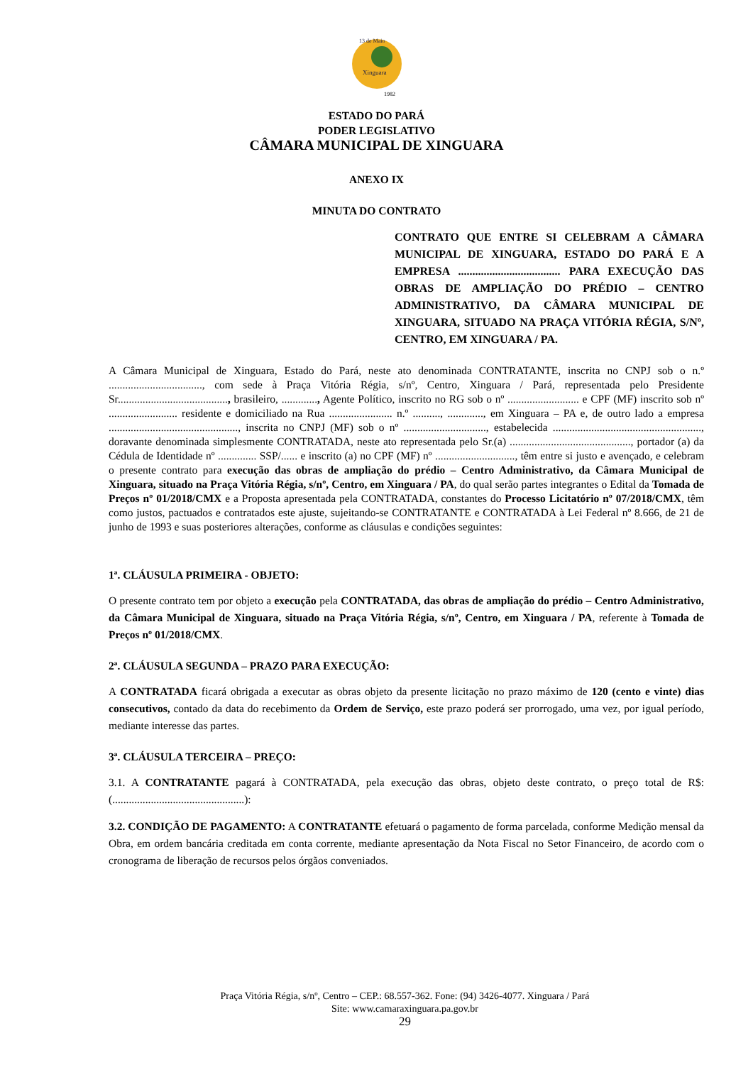13 de Maio
Xinguara
1982
ESTADO DO PARÁ
PODER LEGISLATIVO
CÂMARA MUNICIPAL DE XINGUARA
ANEXO IX
MINUTA DO CONTRATO
CONTRATO QUE ENTRE SI CELEBRAM A CÂMARA MUNICIPAL DE XINGUARA, ESTADO DO PARÁ E A EMPRESA .................................... PARA EXECUÇÃO DAS OBRAS DE AMPLIAÇÃO DO PRÉDIO – CENTRO ADMINISTRATIVO, DA CÂMARA MUNICIPAL DE XINGUARA, SITUADO NA PRAÇA VITÓRIA RÉGIA, S/Nº, CENTRO, EM XINGUARA / PA.
A Câmara Municipal de Xinguara, Estado do Pará, neste ato denominada CONTRATANTE, inscrita no CNPJ sob o n.º .................................., com sede à Praça Vitória Régia, s/nº, Centro, Xinguara / Pará, representada pelo Presidente Sr........................................, brasileiro, ............., Agente Político, inscrito no RG sob o nº .......................... e CPF (MF) inscrito sob nº ......................... residente e domiciliado na Rua ....................... n.º .........., ............., em Xinguara – PA e, de outro lado a empresa ..............................................., inscrita no CNPJ (MF) sob o nº .............................., estabelecida ......................................................, doravante denominada simplesmente CONTRATADA, neste ato representada pelo Sr.(a) ............................................, portador (a) da Cédula de Identidade nº .............. SSP/...... e inscrito (a) no CPF (MF) nº ............................., têm entre si justo e avençado, e celebram o presente contrato para execução das obras de ampliação do prédio – Centro Administrativo, da Câmara Municipal de Xinguara, situado na Praça Vitória Régia, s/nº, Centro, em Xinguara / PA, do qual serão partes integrantes o Edital da Tomada de Preços nº 01/2018/CMX e a Proposta apresentada pela CONTRATADA, constantes do Processo Licitatório nº 07/2018/CMX, têm como justos, pactuados e contratados este ajuste, sujeitando-se CONTRATANTE e CONTRATADA à Lei Federal nº 8.666, de 21 de junho de 1993 e suas posteriores alterações, conforme as cláusulas e condições seguintes:
1ª. CLÁUSULA PRIMEIRA - OBJETO:
O presente contrato tem por objeto a execução pela CONTRATADA, das obras de ampliação do prédio – Centro Administrativo, da Câmara Municipal de Xinguara, situado na Praça Vitória Régia, s/nº, Centro, em Xinguara / PA, referente à Tomada de Preços nº 01/2018/CMX.
2ª. CLÁUSULA SEGUNDA – PRAZO PARA EXECUÇÃO:
A CONTRATADA ficará obrigada a executar as obras objeto da presente licitação no prazo máximo de 120 (cento e vinte) dias consecutivos, contado da data do recebimento da Ordem de Serviço, este prazo poderá ser prorrogado, uma vez, por igual período, mediante interesse das partes.
3ª. CLÁUSULA TERCEIRA – PREÇO:
3.1. A CONTRATANTE pagará à CONTRATADA, pela execução das obras, objeto deste contrato, o preço total de R$: (................................................):
3.2. CONDIÇÃO DE PAGAMENTO: A CONTRATANTE efetuará o pagamento de forma parcelada, conforme Medição mensal da Obra, em ordem bancária creditada em conta corrente, mediante apresentação da Nota Fiscal no Setor Financeiro, de acordo com o cronograma de liberação de recursos pelos órgãos conveniados.
Praça Vitória Régia, s/nº, Centro – CEP.: 68.557-362. Fone: (94) 3426-4077. Xinguara / Pará
Site: www.camaraxinguara.pa.gov.br
29